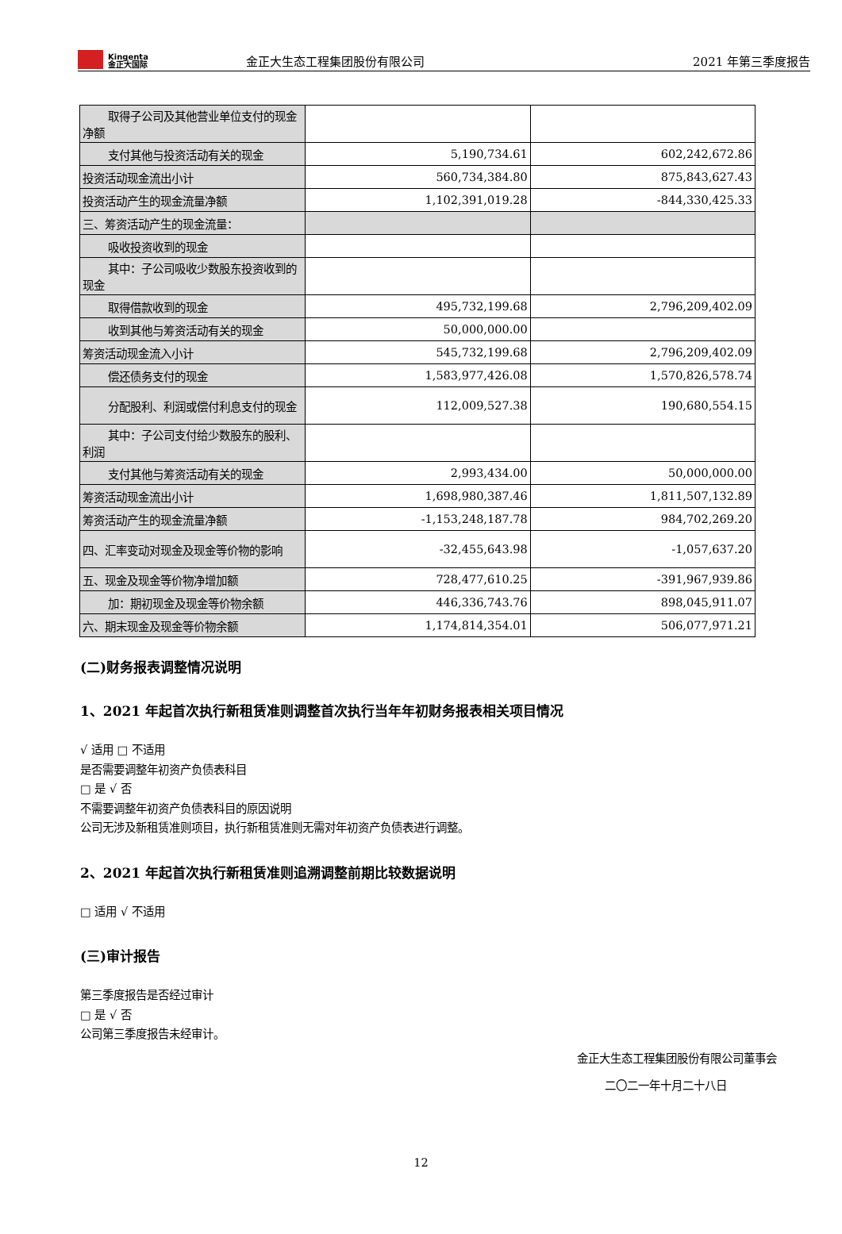Kingenta
金正大国际
金正大生态工程集团股份有限公司
2021 年第三季度报告
| 取得子公司及其他营业单位支付 的现金净额 | | |
| 支付其他与投资活动有关的现金 | 5,190,734.61 | 602,242,672.86 |
| 投资活动现金流出小计 | 560,734,384.80 | 875,843,627.43 |
| 投资活动产生的现金流量净额 | 1,102,391,019.28 | -844,330,425.33 |
| 三、筹资活动产生的现金流量： | | |
| 吸收投资收到的现金 | | |
| 其中：子公司吸收少数股东投资 收到的现金 | | |
| 取得借款收到的现金 | 495,732,199.68 | 2,796,209,402.09 |
| 收到其他与筹资活动有关的现金 | 50,000,000.00 | |
| 筹资活动现金流入小计 | 545,732,199.68 | 2,796,209,402.09 |
| 偿还债务支付的现金 | 1,583,977,426.08 | 1,570,826,578.74 |
| 分配股利、利润或偿付利息支付 的现金 | 112,009,527.38 | 190,680,554.15 |
| 其中：子公司支付给少数股东的 股利、利润 | | |
| 支付其他与筹资活动有关的现金 | 2,993,434.00 | 50,000,000.00 |
| 筹资活动现金流出小计 | 1,698,980,387.46 | 1,811,507,132.89 |
| 筹资活动产生的现金流量净额 | -1,153,248,187.78 | 984,702,269.20 |
| 四、汇率变动对现金及现金等价物的影响 | -32,455,643.98 | -1,057,637.20 |
| 五、现金及现金等价物净增加额 | 728,477,610.25 | -391,967,939.86 |
| 加：期初现金及现金等价物余额 | 446,336,743.76 | 898,045,911.07 |
| 六、期末现金及现金等价物余额 | 1,174,814,354.01 | 506,077,971.21 |
(二)财务报表调整情况说明
1、2021 年起首次执行新租赁准则调整首次执行当年年初财务报表相关项目情况
√ 适用 □ 不适用
是否需要调整年初资产负债表科目
□ 是 √ 否
不需要调整年初资产负债表科目的原因说明
公司无涉及新租赁准则项目，执行新租赁准则无需对年初资产负债表进行调整。
2、2021 年起首次执行新租赁准则追溯调整前期比较数据说明
□ 适用 √ 不适用
(三)审计报告
第三季度报告是否经过审计
□ 是 √ 否
公司第三季度报告未经审计。
金正大生态工程集团股份有限公司董事会
二〇二一年十月二十八日
12